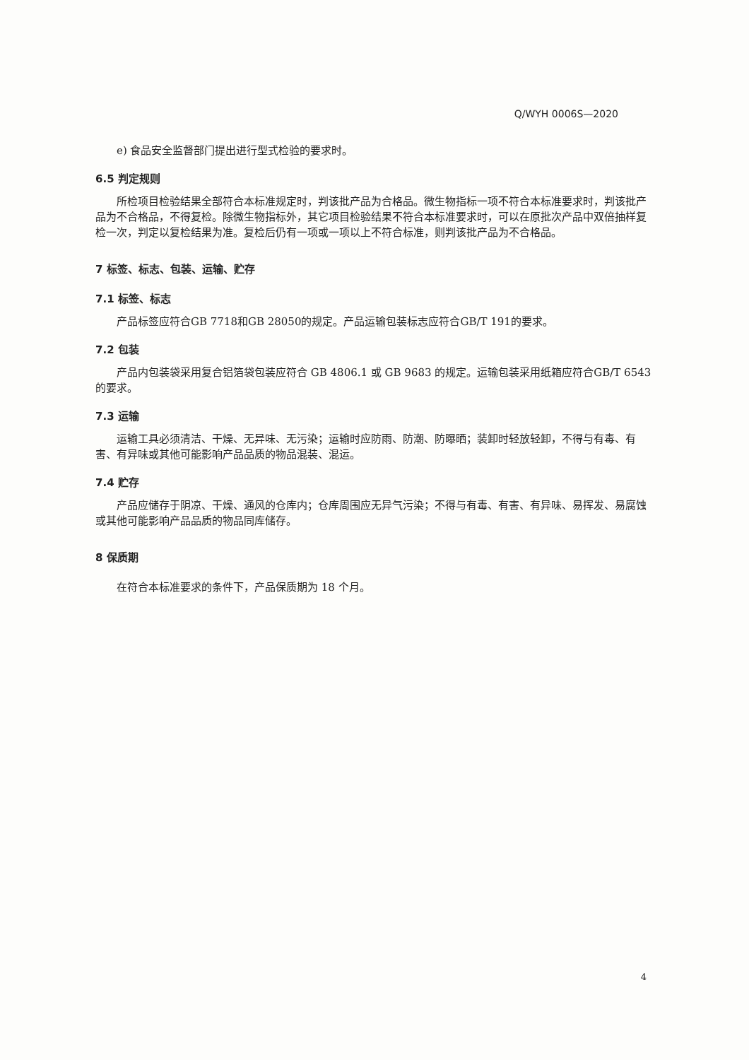Q/WYH 0006S—2020
e) 食品安全监督部门提出进行型式检验的要求时。
6.5 判定规则
所检项目检验结果全部符合本标准规定时，判该批产品为合格品。微生物指标一项不符合本标准要求时，判该批产品为不合格品，不得复检。除微生物指标外，其它项目检验结果不符合本标准要求时，可以在原批次产品中双倍抽样复检一次，判定以复检结果为准。复检后仍有一项或一项以上不符合标准，则判该批产品为不合格品。
7 标签、标志、包装、运输、贮存
7.1 标签、标志
产品标签应符合GB 7718和GB 28050的规定。产品运输包装标志应符合GB/T 191的要求。
7.2 包装
产品内包装袋采用复合铝箔袋包装应符合 GB 4806.1 或 GB 9683 的规定。运输包装采用纸箱应符合GB/T 6543 的要求。
7.3 运输
运输工具必须清洁、干燥、无异味、无污染；运输时应防雨、防潮、防曝晒；装卸时轻放轻卸，不得与有毒、有害、有异味或其他可能影响产品品质的物品混装、混运。
7.4 贮存
产品应储存于阴凉、干燥、通风的仓库内；仓库周围应无异气污染；不得与有毒、有害、有异味、易挥发、易腐蚀或其他可能影响产品品质的物品同库储存。
8 保质期
在符合本标准要求的条件下，产品保质期为 18 个月。
4